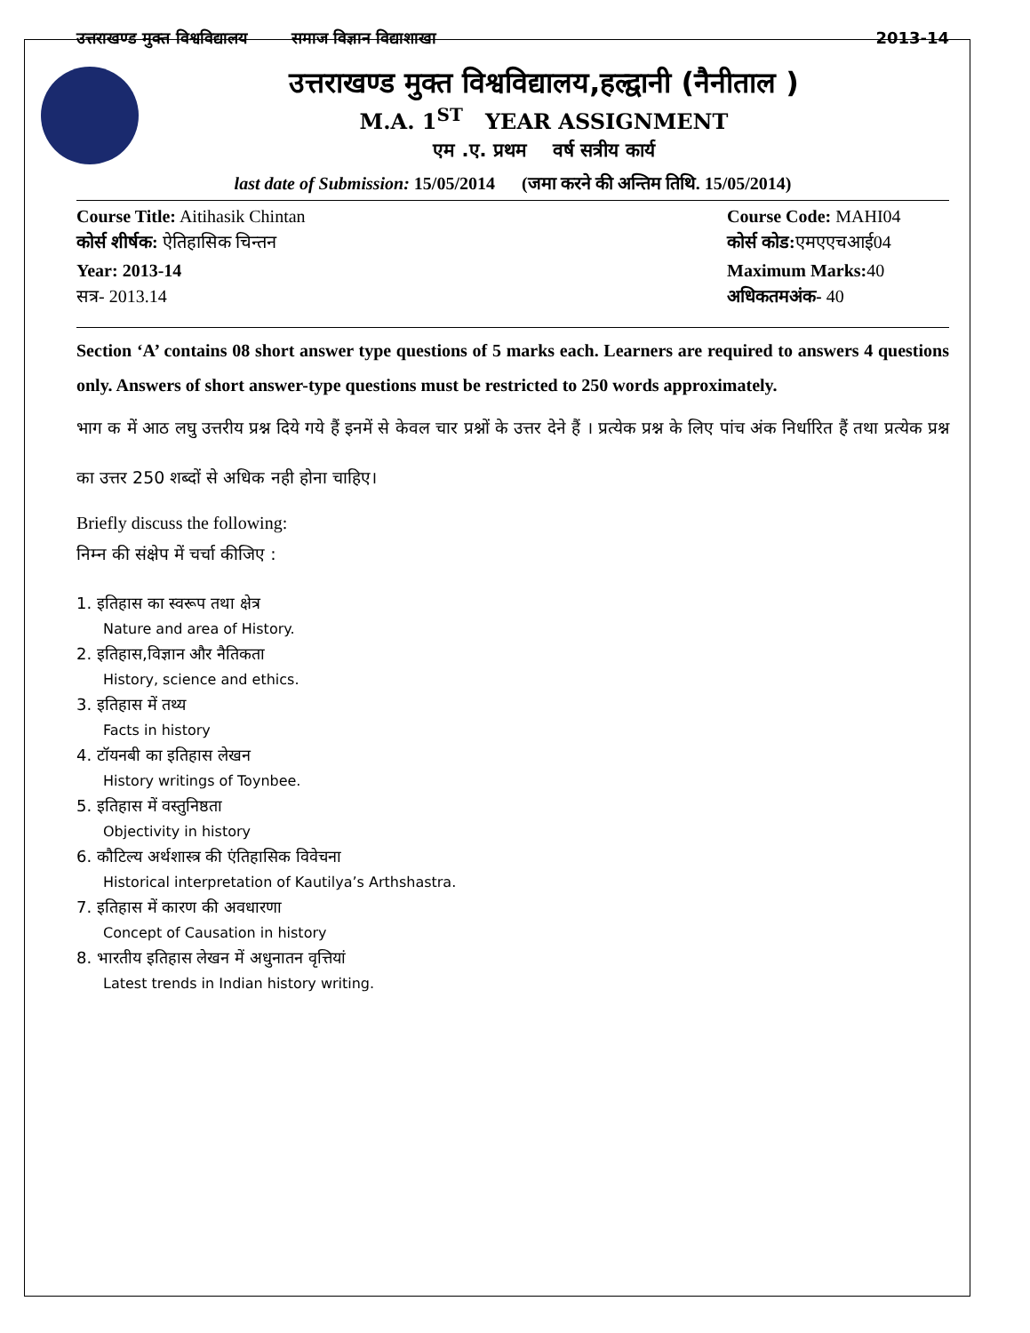उत्तराखण्ड मुक्त विश्वविद्यालय समाज विज्ञान विद्याशाखा 2013-14
उत्तराखण्ड मुक्त विश्वविद्यालय,हल्द्वानी (नैनीताल )
M.A. 1<sup>ST</sup> YEAR ASSIGNMENT
एम .ए. प्रथम वर्ष सत्रीय कार्य
last date of Submission: 15/05/2014 (जमा करने की अन्तिम तिथि. 15/05/2014)
Course Title: Aitihasik Chintan Course Code: MAHI04
कोर्स शीर्षक: ऐतिहासिक चिन्तन कोर्स कोड: एमएएचआई04
Year: 2013-14 Maximum Marks: 40
सत्र- 2013.14 अधिकतमअंक- 40
Section ‘A’ contains 08 short answer type questions of 5 marks each. Learners are required to answers 4 questions only. Answers of short answer-type questions must be restricted to 250 words approximately.
भाग क में आठ लघु उत्तरीय प्रश्न दिये गये हैं इनमें से केवल चार प्रश्नों के उत्तर देने हैं । प्रत्येक प्रश्न के लिए पांच अंक निर्धारित हैं तथा प्रत्येक प्रश्न का उत्तर 250 शब्दों से अधिक नही होना चाहिए।
Briefly discuss the following:
निम्न की संक्षेप में चर्चा कीजिए :
1. इतिहास का स्वरूप तथा क्षेत्र
Nature and area of History.
2. इतिहास,विज्ञान और नैतिकता
History, science and ethics.
3. इतिहास में तथ्य
Facts in history
4. टॉयनबी का इतिहास लेखन
History writings of Toynbee.
5. इतिहास में वस्तुनिष्ठता
Objectivity in history
6. कौटिल्य अर्थशास्त्र की एंतिहासिक विवेचना
Historical interpretation of Kautilya’s Arthshastra.
7. इतिहास में कारण की अवधारणा
Concept of Causation in history
8. भारतीय इतिहास लेखन में अधुनातन वृत्तियां
Latest trends in Indian history writing.